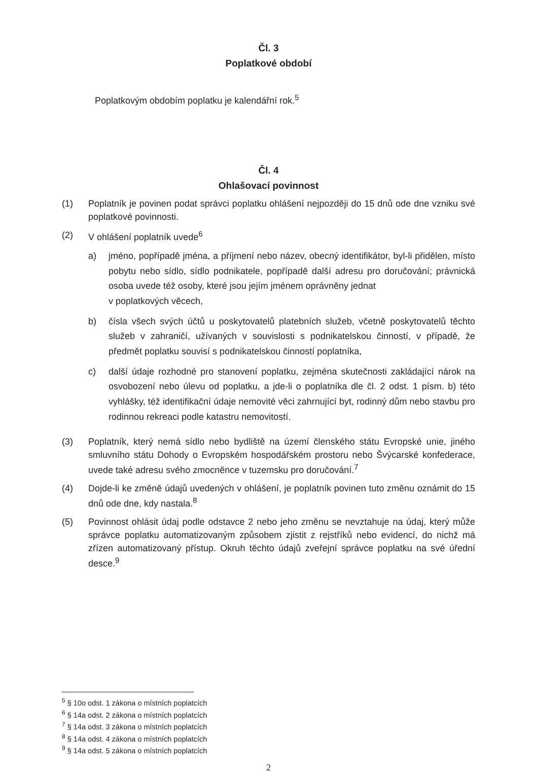Čl. 3
Poplatkové období
Poplatkovým obdobím poplatku je kalendářní rok.<sup>5</sup>
Čl. 4
Ohlašovací povinnost
(1) Poplatník je povinen podat správci poplatku ohlášení nejpozději do 15 dnů ode dne vzniku své poplatkové povinnosti.
(2) V ohlášení poplatník uvede<sup>6</sup>
a) jméno, popřípadě jména, a příjmení nebo název, obecný identifikátor, byl-li přidělen, místo pobytu nebo sídlo, sídlo podnikatele, popřípadě další adresu pro doručování; právnická osoba uvede též osoby, které jsou jejím jménem oprávněny jednat
v poplatkových věcech,
b) čísla všech svých účtů u poskytovatelů platebních služeb, včetně poskytovatelů těchto služeb v zahraničí, užívaných v souvislosti s podnikatelskou činností, v případě, že předmět poplatku souvisí s podnikatelskou činností poplatníka,
c) další údaje rozhodné pro stanovení poplatku, zejména skutečnosti zakládající nárok na osvobození nebo úlevu od poplatku, a jde-li o poplatníka dle čl. 2 odst. 1 písm. b) této vyhlášky, též identifikační údaje nemovité věci zahrnující byt, rodinný dům nebo stavbu pro rodinnou rekreaci podle katastru nemovitostí.
(3) Poplatník, který nemá sídlo nebo bydliště na území členského státu Evropské unie, jiného smluvního státu Dohody o Evropském hospodářském prostoru nebo Švýcarské konfederace, uvede také adresu svého zmocněnce v tuzemsku pro doručování.<sup>7</sup>
(4) Dojde-li ke změně údajů uvedených v ohlášení, je poplatník povinen tuto změnu oznámit do 15 dnů ode dne, kdy nastala.<sup>8</sup>
(5) Povinnost ohlásit údaj podle odstavce 2 nebo jeho změnu se nevztahuje na údaj, který může správce poplatku automatizovaným způsobem zjistit z rejstříků nebo evidencí, do nichž má zřízen automatizovaný přístup. Okruh těchto údajů zveřejní správce poplatku na své úřední desce.<sup>9</sup>
<sup>5</sup> § 10o odst. 1 zákona o místních poplatcích
<sup>6</sup> § 14a odst. 2 zákona o místních poplatcích
<sup>7</sup> § 14a odst. 3 zákona o místních poplatcích
<sup>8</sup> § 14a odst. 4 zákona o místních poplatcích
<sup>9</sup> § 14a odst. 5 zákona o místních poplatcích
2